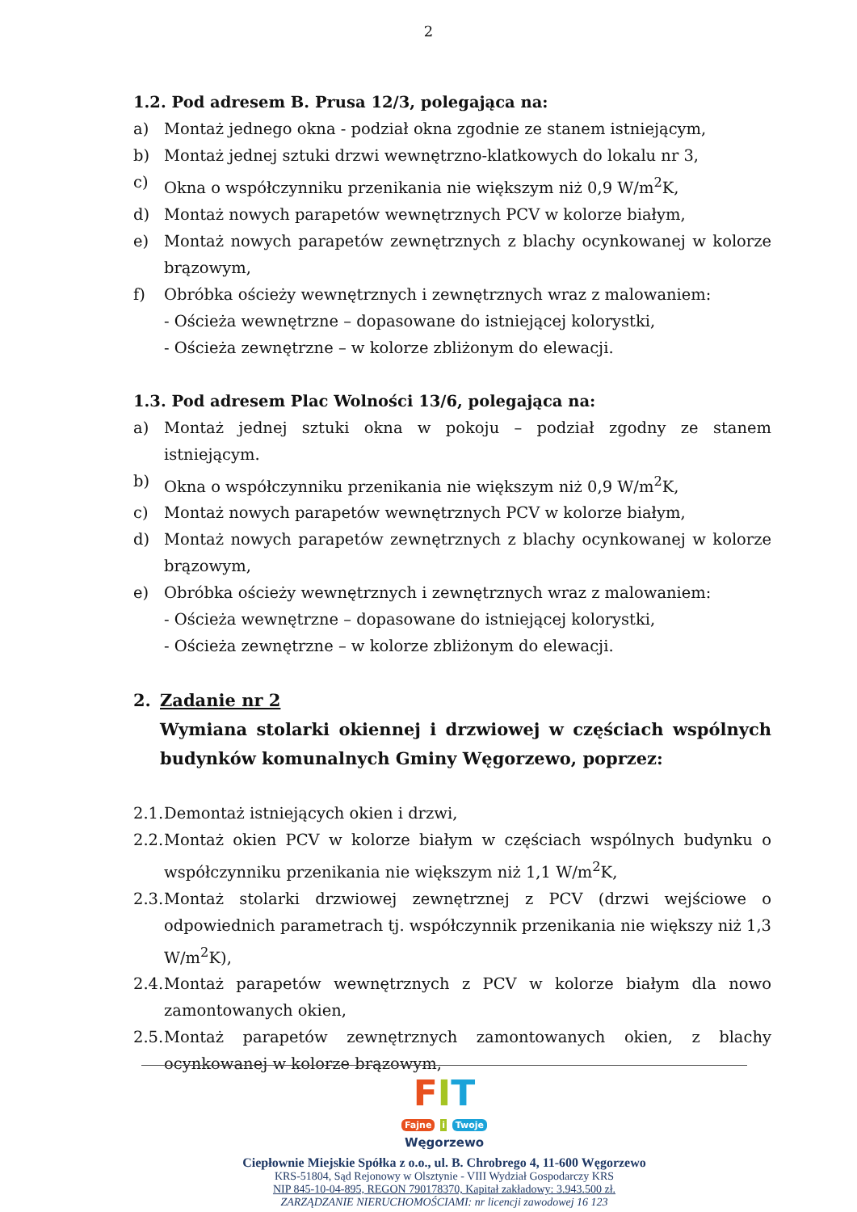2
1.2. Pod adresem B. Prusa 12/3, polegająca na:
a) Montaż jednego okna - podział okna zgodnie ze stanem istniejącym,
b) Montaż jednej sztuki drzwi wewnętrzno-klatkowych do lokalu nr 3,
c) Okna o współczynniku przenikania nie większym niż 0,9 W/m<sup>2</sup>K,
d) Montaż nowych parapetów wewnętrznych PCV w kolorze białym,
e) Montaż nowych parapetów zewnętrznych z blachy ocynkowanej w kolorze brązowym,
f) Obróbka ościeży wewnętrznych i zewnętrznych wraz z malowaniem:
- Ościeża wewnętrzne – dopasowane do istniejącej kolorystki,
- Ościeża zewnętrzne – w kolorze zbliżonym do elewacji.
1.3. Pod adresem Plac Wolności 13/6, polegająca na:
a) Montaż jednej sztuki okna w pokoju – podział zgodny ze stanem istniejącym.
b) Okna o współczynniku przenikania nie większym niż 0,9 W/m<sup>2</sup>K,
c) Montaż nowych parapetów wewnętrznych PCV w kolorze białym,
d) Montaż nowych parapetów zewnętrznych z blachy ocynkowanej w kolorze brązowym,
e) Obróbka ościeży wewnętrznych i zewnętrznych wraz z malowaniem:
- Ościeża wewnętrzne – dopasowane do istniejącej kolorystki,
- Ościeża zewnętrzne – w kolorze zbliżonym do elewacji.
2. Zadanie nr 2
Wymiana stolarki okiennej i drzwiowej w częściach wspólnych budynków komunalnych Gminy Węgorzewo, poprzez:
2.1. Demontaż istniejących okien i drzwi,
2.2. Montaż okien PCV w kolorze białym w częściach wspólnych budynku o współczynniku przenikania nie większym niż 1,1 W/m<sup>2</sup>K,
2.3. Montaż stolarki drzwiowej zewnętrznej z PCV (drzwi wejściowe o odpowiednich parametrach tj. współczynnik przenikania nie większy niż 1,3 W/m<sup>2</sup>K),
2.4. Montaż parapetów wewnętrznych z PCV w kolorze białym dla nowo zamontowanych okien,
2.5. Montaż parapetów zewnętrznych zamontowanych okien, z blachy ocynkowanej w kolorze brązowym,
FIT
Fajne i Twoje
Węgorzewo
Ciepłownie Miejskie Spółka z o.o., ul. B. Chrobrego 4, 11-600 Węgorzewo
KRS-51804, Sąd Rejonowy w Olsztynie - VIII Wydział Gospodarczy KRS
NIP 845-10-04-895, REGON 790178370, Kapitał zakładowy: 3.943.500 zł.
ZARZĄDZANIE NIERUCHOMOŚCIAMI: nr licencji zawodowej 16 123